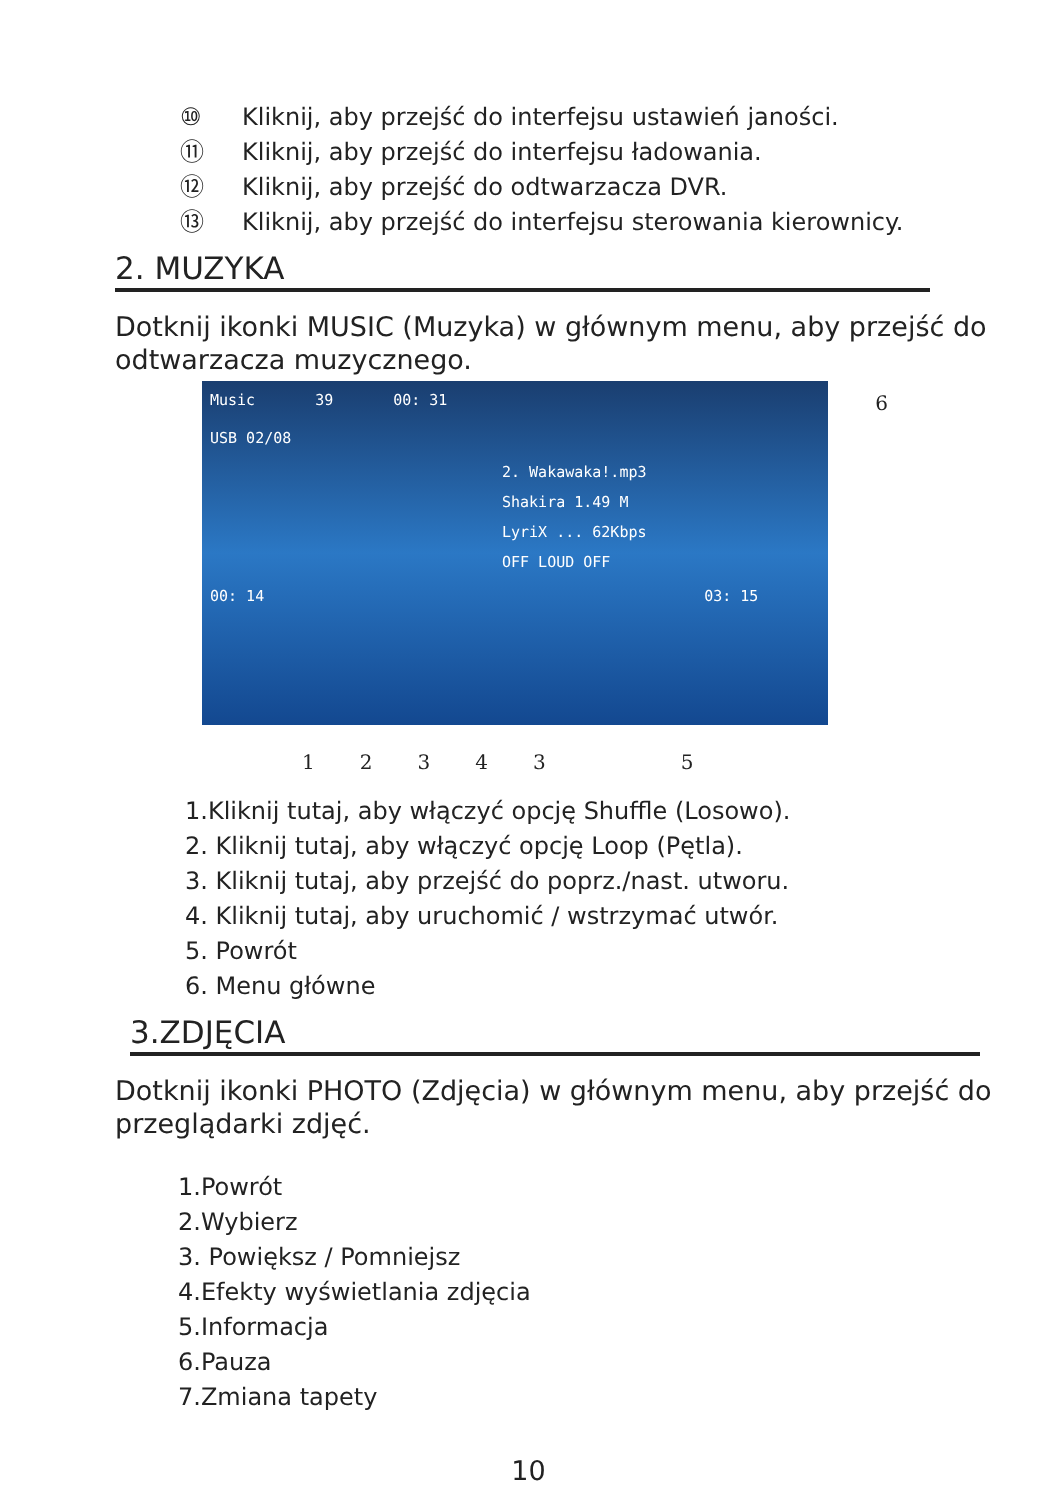⑩ Kliknij, aby przejść do interfejsu ustawień janości.
⑪ Kliknij, aby przejść do interfejsu ładowania.
⑫ Kliknij, aby przejść do odtwarzacza DVR.
⑬ Kliknij, aby przejść do interfejsu sterowania kierownicy.
2. MUZYKA
Dotknij ikonki MUSIC (Muzyka) w głównym menu, aby przejść do odtwarzacza muzycznego.
Music 39 00: 31
USB 02/08
2. Wakawaka!.mp3
Shakira 1.49 M
LyriX ... 62Kbps
OFF LOUD OFF
00: 14 03: 15
6
123435
1.Kliknij tutaj, aby włączyć opcję Shuffle (Losowo).
2. Kliknij tutaj, aby włączyć opcję Loop (Pętla).
3. Kliknij tutaj, aby przejść do poprz./nast. utworu.
4. Kliknij tutaj, aby uruchomić / wstrzymać utwór.
5. Powrót
6. Menu główne
3.ZDJĘCIA
Dotknij ikonki PHOTO (Zdjęcia) w głównym menu, aby przejść do przeglądarki zdjęć.
1.Powrót
2.Wybierz
3. Powiększ / Pomniejsz
4.Efekty wyświetlania zdjęcia
5.Informacja
6.Pauza
7.Zmiana tapety
10